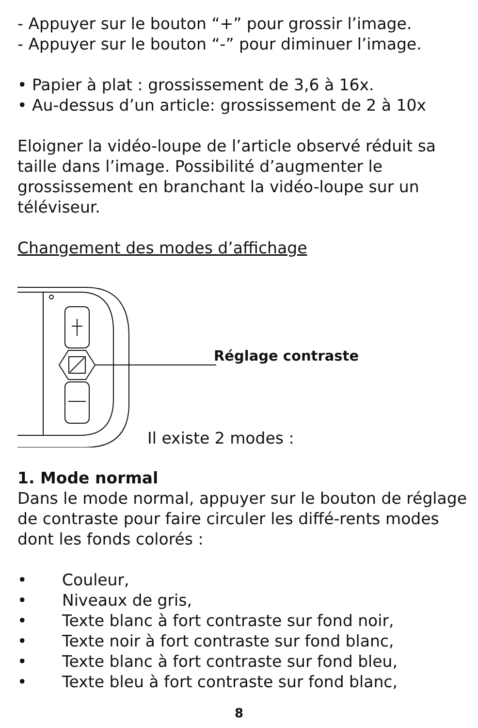- Appuyer sur le bouton “+” pour grossir l’image.
- Appuyer sur le bouton “-” pour diminuer l’image.
• Papier à plat : grossissement de 3,6 à 16x.
• Au-dessus d’un article: grossissement de 2 à 10x
Eloigner la vidéo-loupe de l’article observé réduit sa taille dans l’image. Possibilité d’augmenter le grossissement en branchant la vidéo-loupe sur un téléviseur.
Changement des modes d’affichage
Réglage contraste
Il existe 2 modes :
1. Mode normal
Dans le mode normal, appuyer sur le bouton de réglage de contraste pour faire circuler les diffé-rents modes dont les fonds colorés :
• Couleur,
• Niveaux de gris,
• Texte blanc à fort contraste sur fond noir,
• Texte noir à fort contraste sur fond blanc,
• Texte blanc à fort contraste sur fond bleu,
• Texte bleu à fort contraste sur fond blanc,
8